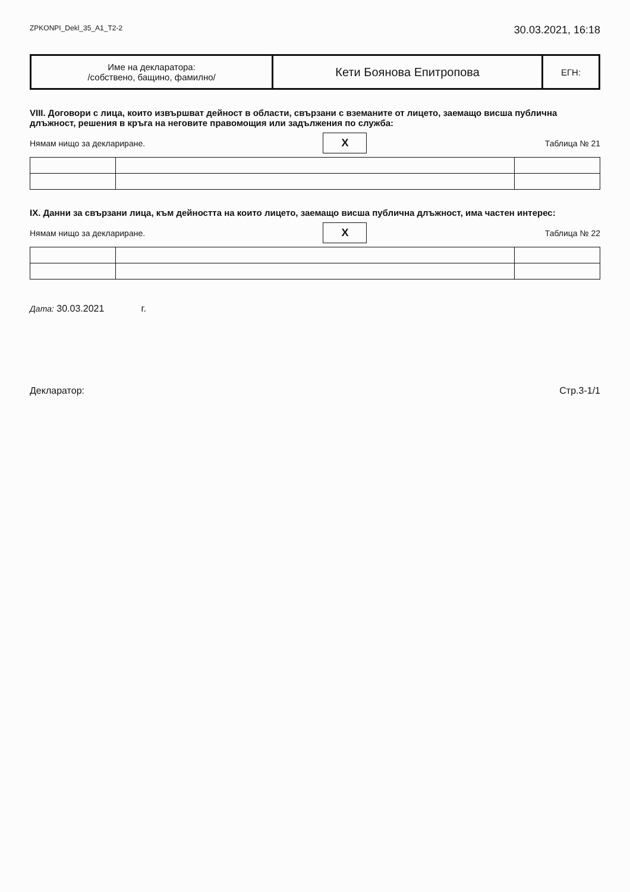ZPKONPI_Dekl_35_A1_T2-2 30.03.2021, 16:18
| Име на декларатора: /собствено, бащино, фамилно/ | Кети Боянова Епитропова | ЕГН: |
VIII. Договори с лица, които извършват дейност в области, свързани с вземаните от лицето, заемащо висша публична длъжност, решения в кръга на неговите правомощия или задължения по служба:
Нямам нищо за деклариране. X Таблица № 21
IX. Данни за свързани лица, към дейността на които лицето, заемащо висша публична длъжност, има частен интерес:
Нямам нищо за деклариране. X Таблица № 22
Дата: 30.03.2021 г.
Декларатор: Стр.3-1/1